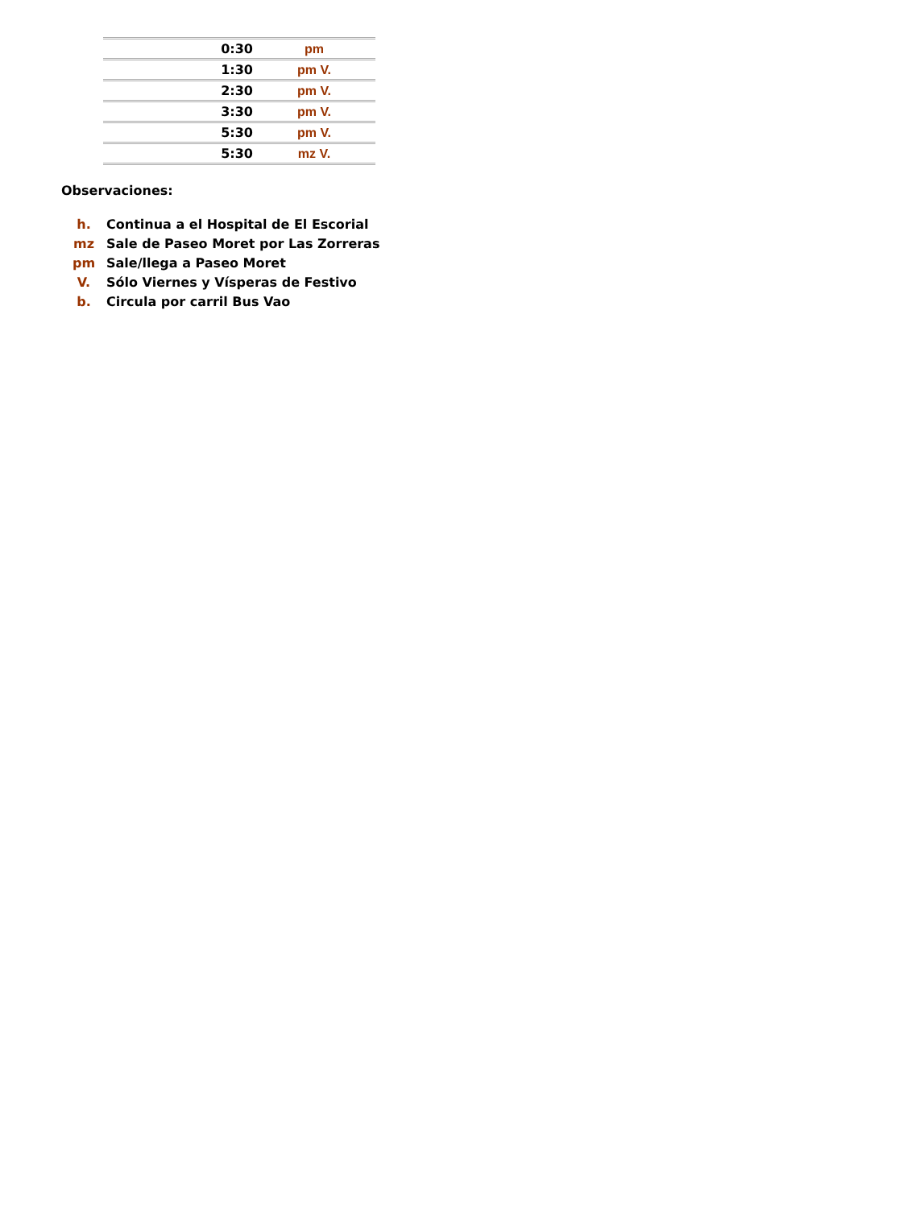| | 0:30 | pm |
| | 1:30 | pm V. |
| | 2:30 | pm V. |
| | 3:30 | pm V. |
| | 5:30 | pm V. |
| | 5:30 | mz V. |
Observaciones:
| h. | Continua a el Hospital de El Escorial |
| mz | Sale de Paseo Moret por Las Zorreras |
| pm | Sale/llega a Paseo Moret |
| V. | Sólo Viernes y Vísperas de Festivo |
| b. | Circula por carril Bus Vao |